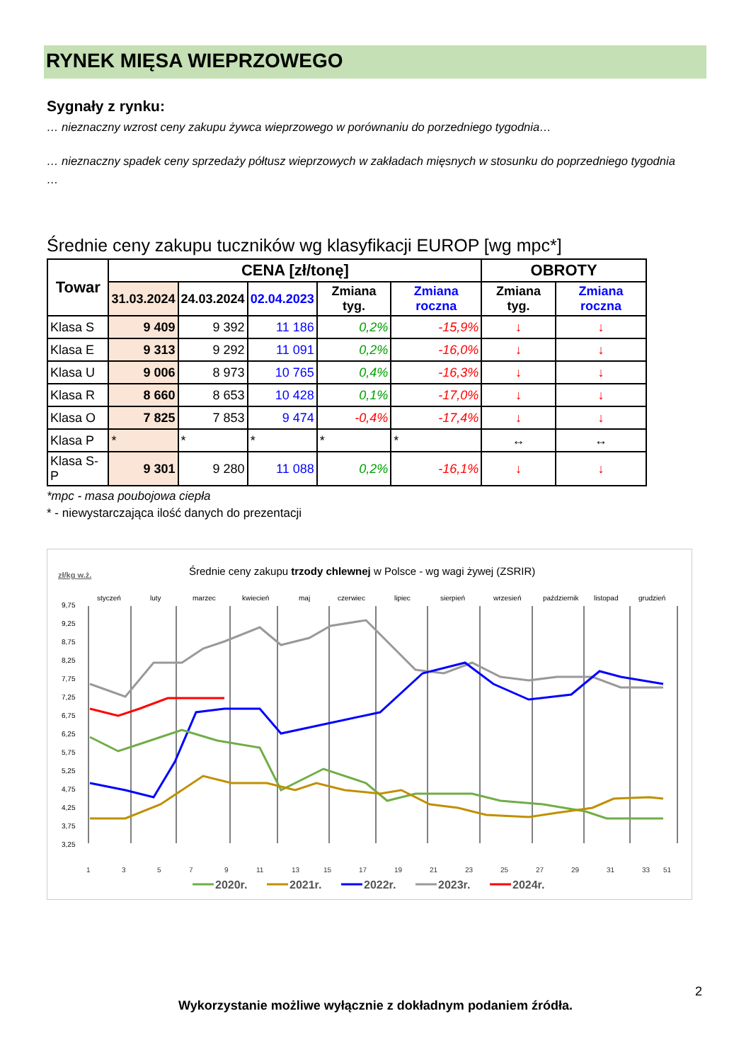RYNEK MIĘSA WIEPRZOWEGO
Sygnały z rynku:
… nieznaczny wzrost ceny zakupu żywca wieprzowego w porównaniu do porzedniego tygodnia…
… nieznaczny spadek ceny sprzedaży półtusz wieprzowych w zakładach mięsnych w stosunku do poprzedniego tygodnia …
Średnie ceny zakupu tuczników wg klasyfikacji EUROP [wg mpc*]
| Towar | CENA [zł/tonę] | | | | | OBROTY | |
| --- | --- | --- | --- | --- | --- | --- | --- |
| | 31.03.2024 | 24.03.2024 | 02.04.2023 | Zmiana tyg. | Zmiana roczna | Zmiana tyg. | Zmiana roczna |
| Klasa S | 9 409 | 9 392 | 11 186 | 0,2% | -15,9% | ↓ | ↓ |
| Klasa E | 9 313 | 9 292 | 11 091 | 0,2% | -16,0% | ↓ | ↓ |
| Klasa U | 9 006 | 8 973 | 10 765 | 0,4% | -16,3% | ↓ | ↓ |
| Klasa R | 8 660 | 8 653 | 10 428 | 0,1% | -17,0% | ↓ | ↓ |
| Klasa O | 7 825 | 7 853 | 9 474 | -0,4% | -17,4% | ↓ | ↓ |
| Klasa P | * | * | * | * | * | ↔ | ↔ |
| Klasa S-P | 9 301 | 9 280 | 11 088 | 0,2% | -16,1% | ↓ | ↓ |
*mpc - masa poubojowa ciepła
* - niewystarczająca ilość danych do prezentacji
zł/kg w.ż.
Średnie ceny zakupu trzody chlewnej w Polsce - wg wagi żywej (ZSRIR)
styczeń
luty
marzec
kwiecień
maj
czerwiec
lipiec
sierpień
wrzesień
październik
listopad
grudzień
9,75
9,25
8,75
8,25
7,75
7,25
6,75
6,25
5,75
5,25
4,75
4,25
3,75
3,25
1
3
5
7
9
11
13
15
17
19
21
23
25
27
29
31
33
51
2020r.
2021r.
2022r.
2023r.
2024r.
2
Wykorzystanie możliwe wyłącznie z dokładnym podaniem źródła.